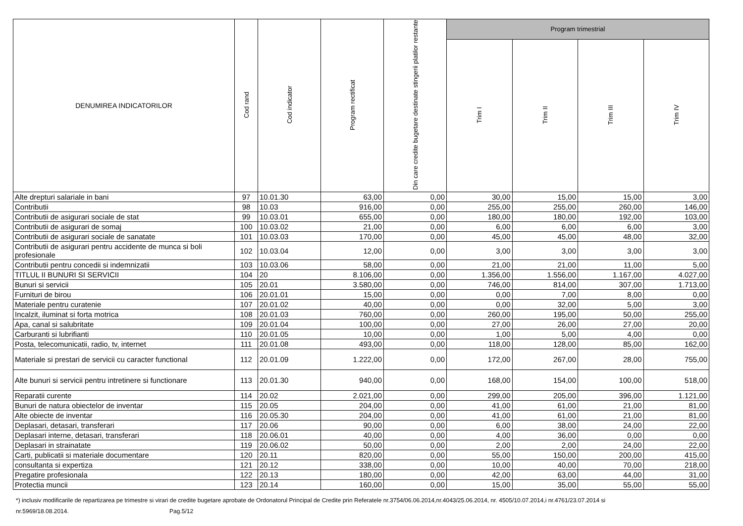| DENUMIREA INDICATORILOR | Cod rand | Cod indicator | Program rectificat | Din care credite bugetare destinate stingerii platilor restante | Program trimestrial | | | |
| --- | --- | --- | --- | --- | --- | --- | --- | --- |
| | | | | | Trim I | Trim II | Trim III | Trim IV |
| Alte drepturi salariale in bani | 97 | 10.01.30 | 63,00 | 0,00 | 30,00 | 15,00 | 15,00 | 3,00 |
| Contributii | 98 | 10.03 | 916,00 | 0,00 | 255,00 | 255,00 | 260,00 | 146,00 |
| Contributii de asigurari sociale de stat | 99 | 10.03.01 | 655,00 | 0,00 | 180,00 | 180,00 | 192,00 | 103,00 |
| Contributii de asigurari de somaj | 100 | 10.03.02 | 21,00 | 0,00 | 6,00 | 6,00 | 6,00 | 3,00 |
| Contributii de asigurari sociale de sanatate | 101 | 10.03.03 | 170,00 | 0,00 | 45,00 | 45,00 | 48,00 | 32,00 |
| Contributii de asigurari pentru accidente de munca si boli profesionale | 102 | 10.03.04 | 12,00 | 0,00 | 3,00 | 3,00 | 3,00 | 3,00 |
| Contributii pentru concedii si indemnizatii | 103 | 10.03.06 | 58,00 | 0,00 | 21,00 | 21,00 | 11,00 | 5,00 |
| TITLUL II BUNURI SI SERVICII | 104 | 20 | 8.106,00 | 0,00 | 1.356,00 | 1.556,00 | 1.167,00 | 4.027,00 |
| Bunuri si servicii | 105 | 20.01 | 3.580,00 | 0,00 | 746,00 | 814,00 | 307,00 | 1.713,00 |
| Furnituri de birou | 106 | 20.01.01 | 15,00 | 0,00 | 0,00 | 7,00 | 8,00 | 0,00 |
| Materiale pentru curatenie | 107 | 20.01.02 | 40,00 | 0,00 | 0,00 | 32,00 | 5,00 | 3,00 |
| Incalzit, iluminat si forta motrica | 108 | 20.01.03 | 760,00 | 0,00 | 260,00 | 195,00 | 50,00 | 255,00 |
| Apa, canal si salubritate | 109 | 20.01.04 | 100,00 | 0,00 | 27,00 | 26,00 | 27,00 | 20,00 |
| Carburanti si lubrifianti | 110 | 20.01.05 | 10,00 | 0,00 | 1,00 | 5,00 | 4,00 | 0,00 |
| Posta, telecomunicatii, radio, tv, internet | 111 | 20.01.08 | 493,00 | 0,00 | 118,00 | 128,00 | 85,00 | 162,00 |
| Materiale si prestari de servicii cu caracter functional | 112 | 20.01.09 | 1.222,00 | 0,00 | 172,00 | 267,00 | 28,00 | 755,00 |
| Alte bunuri si servicii pentru intretinere si functionare | 113 | 20.01.30 | 940,00 | 0,00 | 168,00 | 154,00 | 100,00 | 518,00 |
| Reparatii curente | 114 | 20.02 | 2.021,00 | 0,00 | 299,00 | 205,00 | 396,00 | 1.121,00 |
| Bunuri de natura obiectelor de inventar | 115 | 20.05 | 204,00 | 0,00 | 41,00 | 61,00 | 21,00 | 81,00 |
| Alte obiecte de inventar | 116 | 20.05.30 | 204,00 | 0,00 | 41,00 | 61,00 | 21,00 | 81,00 |
| Deplasari, detasari, transferari | 117 | 20.06 | 90,00 | 0,00 | 6,00 | 38,00 | 24,00 | 22,00 |
| Deplasari interne, detasari, transferari | 118 | 20.06.01 | 40,00 | 0,00 | 4,00 | 36,00 | 0,00 | 0,00 |
| Deplasari in strainatate | 119 | 20.06.02 | 50,00 | 0,00 | 2,00 | 2,00 | 24,00 | 22,00 |
| Carti, publicatii si materiale documentare | 120 | 20.11 | 820,00 | 0,00 | 55,00 | 150,00 | 200,00 | 415,00 |
| consultanta si expertiza | 121 | 20.12 | 338,00 | 0,00 | 10,00 | 40,00 | 70,00 | 218,00 |
| Pregatire profesionala | 122 | 20.13 | 180,00 | 0,00 | 42,00 | 63,00 | 44,00 | 31,00 |
| Protectia muncii | 123 | 20.14 | 160,00 | 0,00 | 15,00 | 35,00 | 55,00 | 55,00 |
*) inclusiv modificarile de repartizarea pe trimestre si virari de credite bugetare aprobate de Ordonatorul Principal de Credite prin Referatele nr.3754/06.06.2014,nr.4043/25.06.2014, nr. 4505/10.07.2014,i nr.4761/23.07.2014 si nr.5969/18.08.2014. Pag.5/12